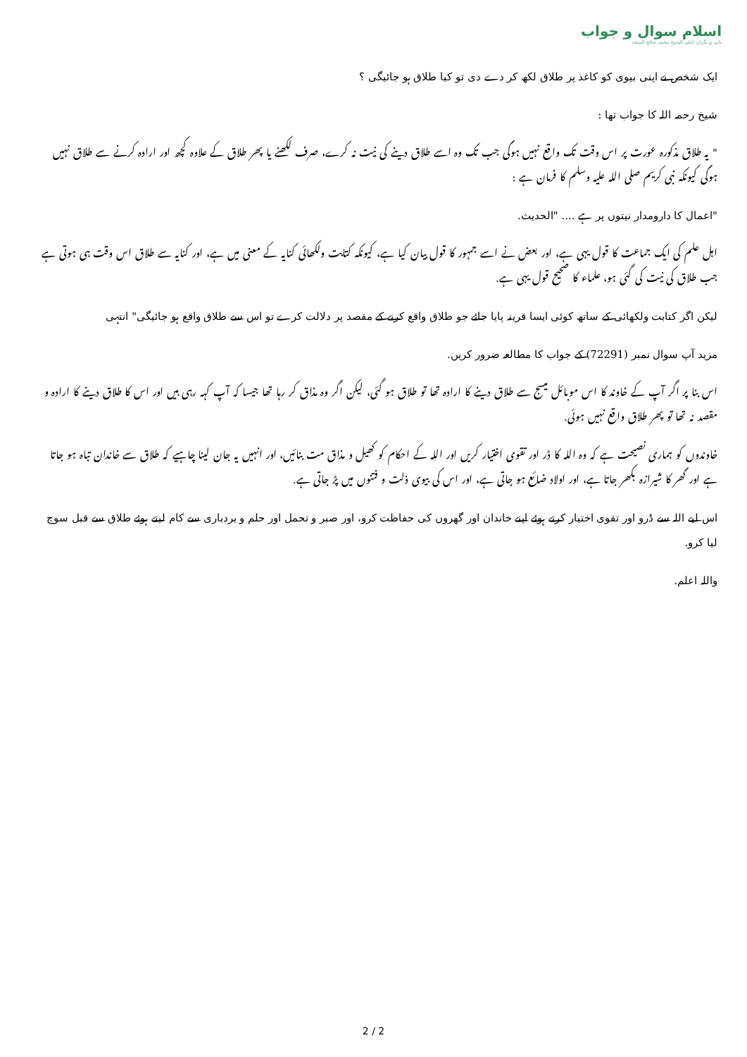اسلام سوال و جواب
بانی و نگران اعلی الشیخ محمد صالح المنجد
ایک شخص نے اپنی بیوی کو کاغذ پر طلاق لکھ کر دے دی تو کیا طلاق ہو جائیگی ؟
شیخ رحمہ اللہ کا جواب تھا :
" یہ طلاق مذکورہ عورت پر اس وقت تک واقع نہیں ہوگی جب تک وہ اسے طلاق دینے کی نیت نہ کرے، صرف لکھنے یا پھر طلاق کے علاوہ کچھ اور ارادہ کرنے سے طلاق نہیں ہوگی کیونکہ نبی کریم صلی اللہ علیہ وسلم کا فرمان ہے :
"اعمال کا دارومدار نیتوں پر ہے .... "الحدیث.
اہل علم کی ایک جماعت کا قول یہی ہے، اور بعض نے اسے جمہور کا قول بیان کیا ہے، کیونکہ کتابت ولکھائی کنایہ کے معنی میں ہے، اور کنایہ سے طلاق اس وقت ہی ہوتی ہے جب طلاق کی نیت کی گئی ہو، علماء کا صحیح قول یہی ہے.
لیکن اگر کتابت ولکھائی کے ساتھ کوئی ایسا قرینہ پایا جائے جو طلاق واقع کرنے کے مقصد پر دلالت کرے تو اس سے طلاق واقع ہو جائیگی" انتہی
مزید آپ سوال نمبر (72291) کے جواب کا مطالعہ ضرور کریں.
اس بنا پر اگر آپ کے خاوند کا اس موبائل میسج سے طلاق دینے کا ارادہ تھا تو طلاق ہو گئی، لیکن اگر وہ مذاق کر رہا تھا جیسا کہ آپ کہہ رہی ہیں اور اس کا طلاق دینے کا ارادہ و مقصد نہ تھا تو پھر طلاق واقع نہیں ہوئی.
خاوندوں کو ہماری نصیحت ہے کہ وہ اللہ کا ڈر اور تقوی اختیار کریں اور اللہ کے احکام کو کھیل و مذاق مت بنائیں، اور انہیں یہ جان لینا چاہیے کہ طلاق سے خاندان تباہ ہو جاتا ہے اور گھر کا شیرازہ بکھر جاتا ہے، اور اولاد ضائع ہو جاتی ہے، اور اس کی بیوی ذلت و فتنوں میں پڑ جاتی ہے.
اس لیے اللہ سے ڈرو اور تقوی اختیار کرتے ہوئے اپنے خاندان اور گھروں کی حفاظت کرو، اور صبر و تحمل اور حلم و بردباری سے کام لیتے ہوئے طلاق سے قبل سوچ لیا کرو.
واللہ اعلم.
2 / 2